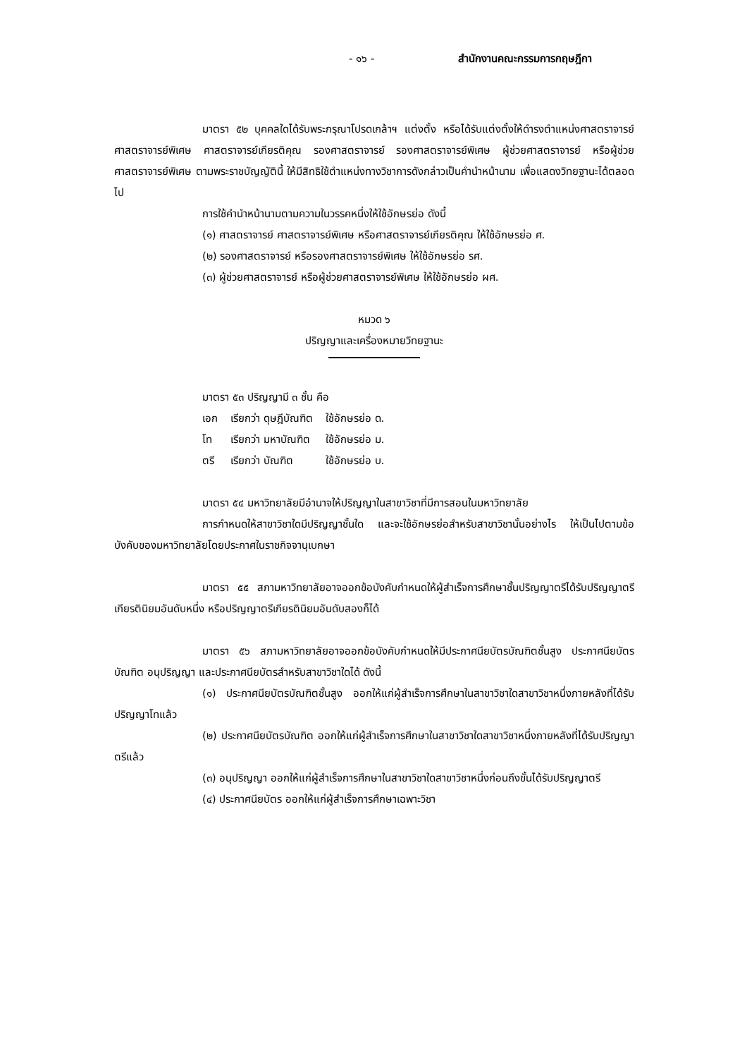- ๑๖ - สำนักงานคณะกรรมการกฤษฎีกา
มาตรา ๕๒ บุคคลใดได้รับพระกรุณาโปรดเกล้าฯ แต่งตั้ง หรือได้รับแต่งตั้งให้ดำรงตำแหน่งศาสตราจารย์ ศาสตราจารย์พิเศษ ศาสตราจารย์เกียรติคุณ รองศาสตราจารย์ รองศาสตราจารย์พิเศษ ผู้ช่วยศาสตราจารย์ หรือผู้ช่วยศาสตราจารย์พิเศษ ตามพระราชบัญญัตินี้ ให้มีสิทธิใช้ตำแหน่งทางวิชาการดังกล่าวเป็นคำนำหน้านาม เพื่อแสดงวิทยฐานะได้ตลอดไป
การใช้คำนำหน้านามตามความในวรรคหนึ่งให้ใช้อักษรย่อ ดังนี้
(๑) ศาสตราจารย์ ศาสตราจารย์พิเศษ หรือศาสตราจารย์เกียรติคุณ ให้ใช้อักษรย่อ ศ.
(๒) รองศาสตราจารย์ หรือรองศาสตราจารย์พิเศษ ให้ใช้อักษรย่อ รศ.
(๓) ผู้ช่วยศาสตราจารย์ หรือผู้ช่วยศาสตราจารย์พิเศษ ให้ใช้อักษรย่อ ผศ.
หมวด ๖
ปริญญาและเครื่องหมายวิทยฐานะ
มาตรา ๕๓ ปริญญามี ๓ ชั้น คือ
| เอก | เรียกว่า ดุษฎีบัณฑิต | ใช้อักษรย่อ ด. |
| โท | เรียกว่า มหาบัณฑิต | ใช้อักษรย่อ ม. |
| ตรี | เรียกว่า บัณฑิต | ใช้อักษรย่อ บ. |
มาตรา ๕๔ มหาวิทยาลัยมีอำนาจให้ปริญญาในสาขาวิชาที่มีการสอนในมหาวิทยาลัย
การกำหนดให้สาขาวิชาใดมีปริญญาชั้นใด และจะใช้อักษรย่อสำหรับสาขาวิชานั้นอย่างไร ให้เป็นไปตามข้อบังคับของมหาวิทยาลัยโดยประกาศในราชกิจจานุเบกษา
มาตรา ๕๕ สภามหาวิทยาลัยอาจออกข้อบังคับกำหนดให้ผู้สำเร็จการศึกษาชั้นปริญญาตรีได้รับปริญญาตรีเกียรตินิยมอันดับหนึ่ง หรือปริญญาตรีเกียรตินิยมอันดับสองก็ได้
มาตรา ๕๖ สภามหาวิทยาลัยอาจออกข้อบังคับกำหนดให้มีประกาศนียบัตรบัณฑิตชั้นสูง ประกาศนียบัตรบัณฑิต อนุปริญญา และประกาศนียบัตรสำหรับสาขาวิชาใดได้ ดังนี้
(๑) ประกาศนียบัตรบัณฑิตชั้นสูง ออกให้แก่ผู้สำเร็จการศึกษาในสาขาวิชาใดสาขาวิชาหนึ่งภายหลังที่ได้รับปริญญาโทแล้ว
(๒) ประกาศนียบัตรบัณฑิต ออกให้แก่ผู้สำเร็จการศึกษาในสาขาวิชาใดสาขาวิชาหนึ่งภายหลังที่ได้รับปริญญาตรีแล้ว
(๓) อนุปริญญา ออกให้แก่ผู้สำเร็จการศึกษาในสาขาวิชาใดสาขาวิชาหนึ่งก่อนถึงขั้นได้รับปริญญาตรี
(๔) ประกาศนียบัตร ออกให้แก่ผู้สำเร็จการศึกษาเฉพาะวิชา